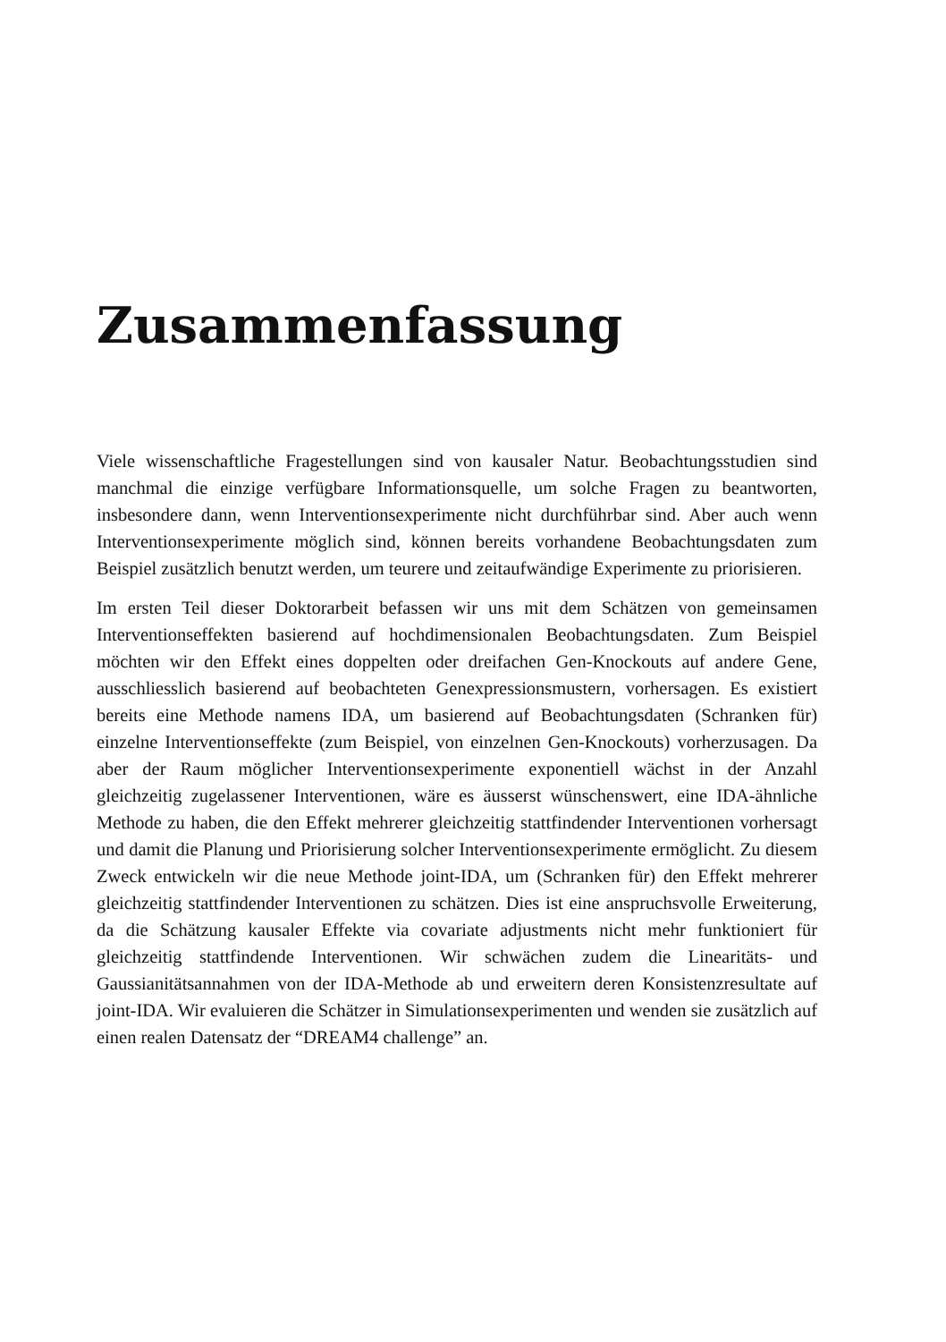Zusammenfassung
Viele wissenschaftliche Fragestellungen sind von kausaler Natur. Beobachtungsstudien sind manchmal die einzige verfügbare Informationsquelle, um solche Fragen zu beantworten, insbesondere dann, wenn Interventionsexperimente nicht durchführbar sind. Aber auch wenn Interventionsexperimente möglich sind, können bereits vorhandene Beobachtungsdaten zum Beispiel zusätzlich benutzt werden, um teurere und zeitaufwändige Experimente zu priorisieren.
Im ersten Teil dieser Doktorarbeit befassen wir uns mit dem Schätzen von gemeinsamen Interventionseffekten basierend auf hochdimensionalen Beobachtungsdaten. Zum Beispiel möchten wir den Effekt eines doppelten oder dreifachen Gen-Knockouts auf andere Gene, ausschliesslich basierend auf beobachteten Genexpressionsmustern, vorhersagen. Es existiert bereits eine Methode namens IDA, um basierend auf Beobachtungsdaten (Schranken für) einzelne Interventionseffekte (zum Beispiel, von einzelnen Gen-Knockouts) vorherzusagen. Da aber der Raum möglicher Interventionsexperimente exponentiell wächst in der Anzahl gleichzeitig zugelassener Interventionen, wäre es äusserst wünschenswert, eine IDA-ähnliche Methode zu haben, die den Effekt mehrerer gleichzeitig stattfindender Interventionen vorhersagt und damit die Planung und Priorisierung solcher Interventionsexperimente ermöglicht. Zu diesem Zweck entwickeln wir die neue Methode joint-IDA, um (Schranken für) den Effekt mehrerer gleichzeitig stattfindender Interventionen zu schätzen. Dies ist eine anspruchsvolle Erweiterung, da die Schätzung kausaler Effekte via covariate adjustments nicht mehr funktioniert für gleichzeitig stattfindende Interventionen. Wir schwächen zudem die Linearitäts- und Gaussianitätsannahmen von der IDA-Methode ab und erweitern deren Konsistenzresultate auf joint-IDA. Wir evaluieren die Schätzer in Simulationsexperimenten und wenden sie zusätzlich auf einen realen Datensatz der “DREAM4 challenge” an.